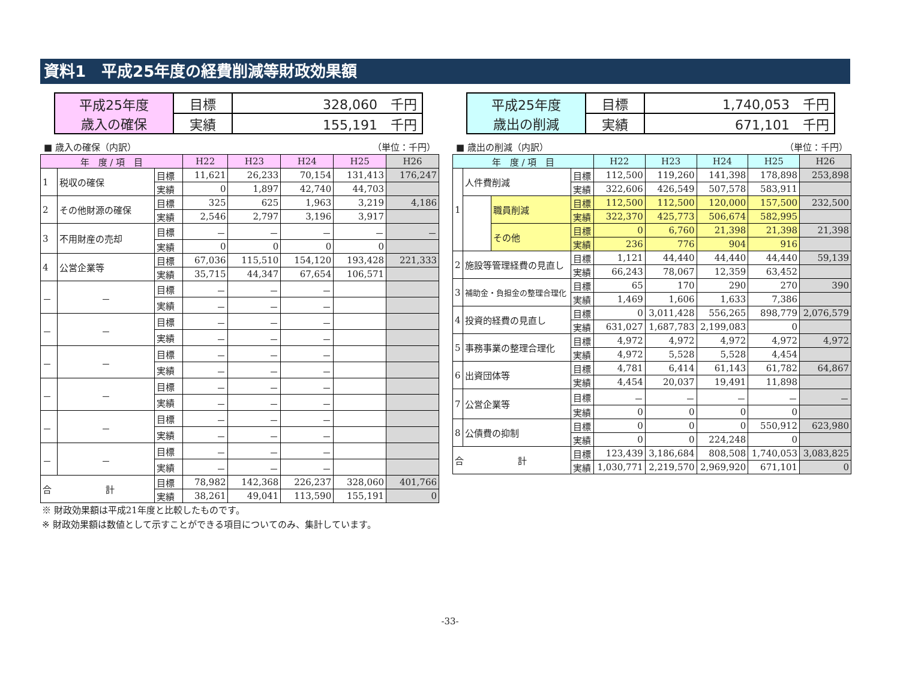資料1　平成25年度の経費削減等財政効果額
| 平成25年度 歳入の確保 | 目標 | 328,060 千円 |
| | 実績 | 155,191 千円 |
| 平成25年度 歳出の削減 | 目標 | 1,740,053 千円 |
| | 実績 | 671,101 千円 |
■ 歳入の確保（内訳） （単位：千円）
| 年 度 / 項 目 | | | H22 | H23 | H24 | H25 | H26 |
| --- | --- | --- | --- | --- | --- | --- | --- |
| 1 | 税収の確保 | 目標 | 11,621 | 26,233 | 70,154 | 131,413 | 176,247 |
| | | 実績 | 0 | 1,897 | 42,740 | 44,703 | |
| 2 | その他財源の確保 | 目標 | 325 | 625 | 1,963 | 3,219 | 4,186 |
| | | 実績 | 2,546 | 2,797 | 3,196 | 3,917 | |
| 3 | 不用財産の売却 | 目標 | － | － | － | － | － |
| | | 実績 | 0 | 0 | 0 | 0 | |
| 4 | 公営企業等 | 目標 | 67,036 | 115,510 | 154,120 | 193,428 | 221,333 |
| | | 実績 | 35,715 | 44,347 | 67,654 | 106,571 | |
| － | － | 目標 | － | － | － | | |
| | | 実績 | － | － | － | | |
| － | － | 目標 | － | － | － | | |
| | | 実績 | － | － | － | | |
| － | － | 目標 | － | － | － | | |
| | | 実績 | － | － | － | | |
| － | － | 目標 | － | － | － | | |
| | | 実績 | － | － | － | | |
| － | － | 目標 | － | － | － | | |
| | | 実績 | － | － | － | | |
| － | － | 目標 | － | － | － | | |
| | | 実績 | － | － | － | | |
| 合 計 | | 目標 | 78,982 | 142,368 | 226,237 | 328,060 | 401,766 |
| | | 実績 | 38,261 | 49,041 | 113,590 | 155,191 | 0 |
■ 歳出の削減（内訳） （単位：千円）
| 年 度 / 項 目 | | | | H22 | H23 | H24 | H25 | H26 |
| --- | --- | --- | --- | --- | --- | --- | --- | --- |
| 1 | 人件費削減 | | 目標 | 112,500 | 119,260 | 141,398 | 178,898 | 253,898 |
| | | | 実績 | 322,606 | 426,549 | 507,578 | 583,911 | |
| | | 職員削減 | 目標 | 112,500 | 112,500 | 120,000 | 157,500 | 232,500 |
| | | | 実績 | 322,370 | 425,773 | 506,674 | 582,995 | |
| | | その他 | 目標 | 0 | 6,760 | 21,398 | 21,398 | 21,398 |
| | | | 実績 | 236 | 776 | 904 | 916 | |
| 2 | 施設等管理経費の見直し | | 目標 | 1,121 | 44,440 | 44,440 | 44,440 | 59,139 |
| | | | 実績 | 66,243 | 78,067 | 12,359 | 63,452 | |
| 3 | 補助金・負担金の整理合理化 | | 目標 | 65 | 170 | 290 | 270 | 390 |
| | | | 実績 | 1,469 | 1,606 | 1,633 | 7,386 | |
| 4 | 投資的経費の見直し | | 目標 | 0 | 3,011,428 | 556,265 | 898,779 | 2,076,579 |
| | | | 実績 | 631,027 | 1,687,783 | 2,199,083 | 0 | |
| 5 | 事務事業の整理合理化 | | 目標 | 4,972 | 4,972 | 4,972 | 4,972 | 4,972 |
| | | | 実績 | 4,972 | 5,528 | 5,528 | 4,454 | |
| 6 | 出資団体等 | | 目標 | 4,781 | 6,414 | 61,143 | 61,782 | 64,867 |
| | | | 実績 | 4,454 | 20,037 | 19,491 | 11,898 | |
| 7 | 公営企業等 | | 目標 | － | － | － | － | － |
| | | | 実績 | 0 | 0 | 0 | 0 | |
| 8 | 公債費の抑制 | | 目標 | 0 | 0 | 0 | 550,912 | 623,980 |
| | | | 実績 | 0 | 0 | 224,248 | 0 | |
| 合 計 | | | 目標 | 123,439 | 3,186,684 | 808,508 | 1,740,053 | 3,083,825 |
| | | | 実績 | 1,030,771 | 2,219,570 | 2,969,920 | 671,101 | 0 |
※ 財政効果額は平成21年度と比較したものです。
※ 財政効果額は数値として示すことができる項目についてのみ、集計しています。
-33-